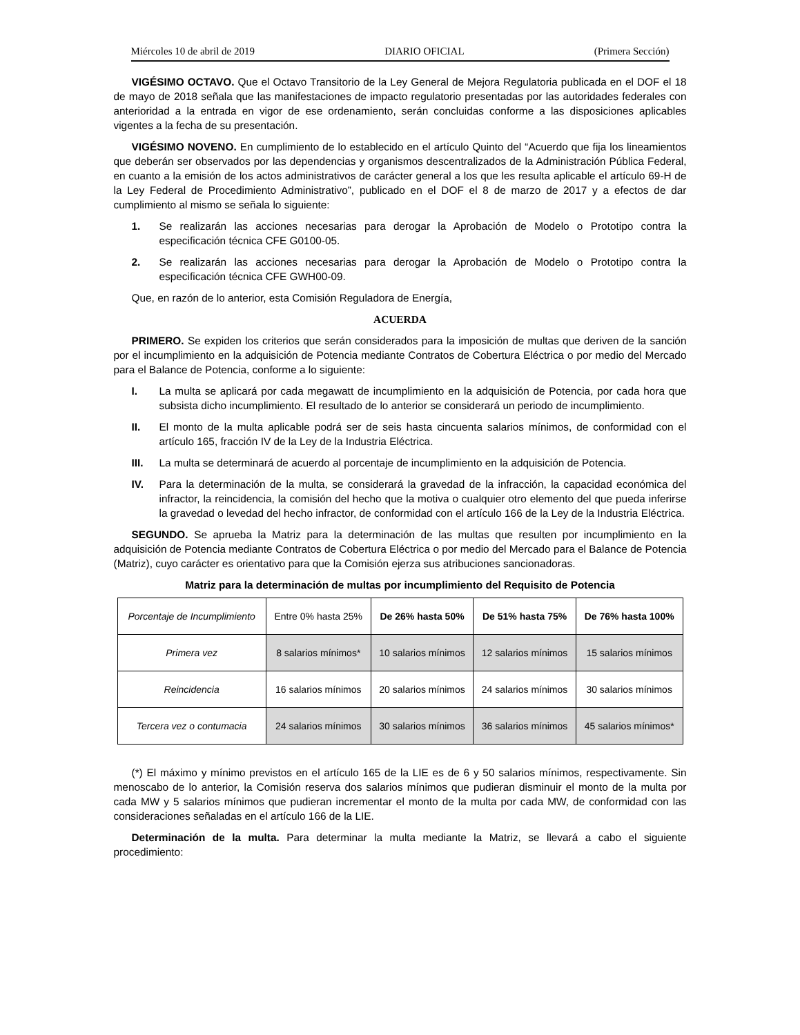Miércoles 10 de abril de 2019 DIARIO OFICIAL (Primera Sección)
VIGÉSIMO OCTAVO. Que el Octavo Transitorio de la Ley General de Mejora Regulatoria publicada en el DOF el 18 de mayo de 2018 señala que las manifestaciones de impacto regulatorio presentadas por las autoridades federales con anterioridad a la entrada en vigor de ese ordenamiento, serán concluidas conforme a las disposiciones aplicables vigentes a la fecha de su presentación.
VIGÉSIMO NOVENO. En cumplimiento de lo establecido en el artículo Quinto del “Acuerdo que fija los lineamientos que deberán ser observados por las dependencias y organismos descentralizados de la Administración Pública Federal, en cuanto a la emisión de los actos administrativos de carácter general a los que les resulta aplicable el artículo 69-H de la Ley Federal de Procedimiento Administrativo”, publicado en el DOF el 8 de marzo de 2017 y a efectos de dar cumplimiento al mismo se señala lo siguiente:
1. Se realizarán las acciones necesarias para derogar la Aprobación de Modelo o Prototipo contra la especificación técnica CFE G0100-05.
2. Se realizarán las acciones necesarias para derogar la Aprobación de Modelo o Prototipo contra la especificación técnica CFE GWH00-09.
Que, en razón de lo anterior, esta Comisión Reguladora de Energía,
ACUERDA
PRIMERO. Se expiden los criterios que serán considerados para la imposición de multas que deriven de la sanción por el incumplimiento en la adquisición de Potencia mediante Contratos de Cobertura Eléctrica o por medio del Mercado para el Balance de Potencia, conforme a lo siguiente:
I. La multa se aplicará por cada megawatt de incumplimiento en la adquisición de Potencia, por cada hora que subsista dicho incumplimiento. El resultado de lo anterior se considerará un periodo de incumplimiento.
II. El monto de la multa aplicable podrá ser de seis hasta cincuenta salarios mínimos, de conformidad con el artículo 165, fracción IV de la Ley de la Industria Eléctrica.
III. La multa se determinará de acuerdo al porcentaje de incumplimiento en la adquisición de Potencia.
IV. Para la determinación de la multa, se considerará la gravedad de la infracción, la capacidad económica del infractor, la reincidencia, la comisión del hecho que la motiva o cualquier otro elemento del que pueda inferirse la gravedad o levedad del hecho infractor, de conformidad con el artículo 166 de la Ley de la Industria Eléctrica.
SEGUNDO. Se aprueba la Matriz para la determinación de las multas que resulten por incumplimiento en la adquisición de Potencia mediante Contratos de Cobertura Eléctrica o por medio del Mercado para el Balance de Potencia (Matriz), cuyo carácter es orientativo para que la Comisión ejerza sus atribuciones sancionadoras.
Matriz para la determinación de multas por incumplimiento del Requisito de Potencia
| Porcentaje de Incumplimiento | Entre 0% hasta 25% | De 26% hasta 50% | De 51% hasta 75% | De 76% hasta 100% |
| Primera vez | 8 salarios mínimos* | 10 salarios mínimos | 12 salarios mínimos | 15 salarios mínimos |
| Reincidencia | 16 salarios mínimos | 20 salarios mínimos | 24 salarios mínimos | 30 salarios mínimos |
| Tercera vez o contumacia | 24 salarios mínimos | 30 salarios mínimos | 36 salarios mínimos | 45 salarios mínimos* |
(*) El máximo y mínimo previstos en el artículo 165 de la LIE es de 6 y 50 salarios mínimos, respectivamente. Sin menoscabo de lo anterior, la Comisión reserva dos salarios mínimos que pudieran disminuir el monto de la multa por cada MW y 5 salarios mínimos que pudieran incrementar el monto de la multa por cada MW, de conformidad con las consideraciones señaladas en el artículo 166 de la LIE.
Determinación de la multa. Para determinar la multa mediante la Matriz, se llevará a cabo el siguiente procedimiento: